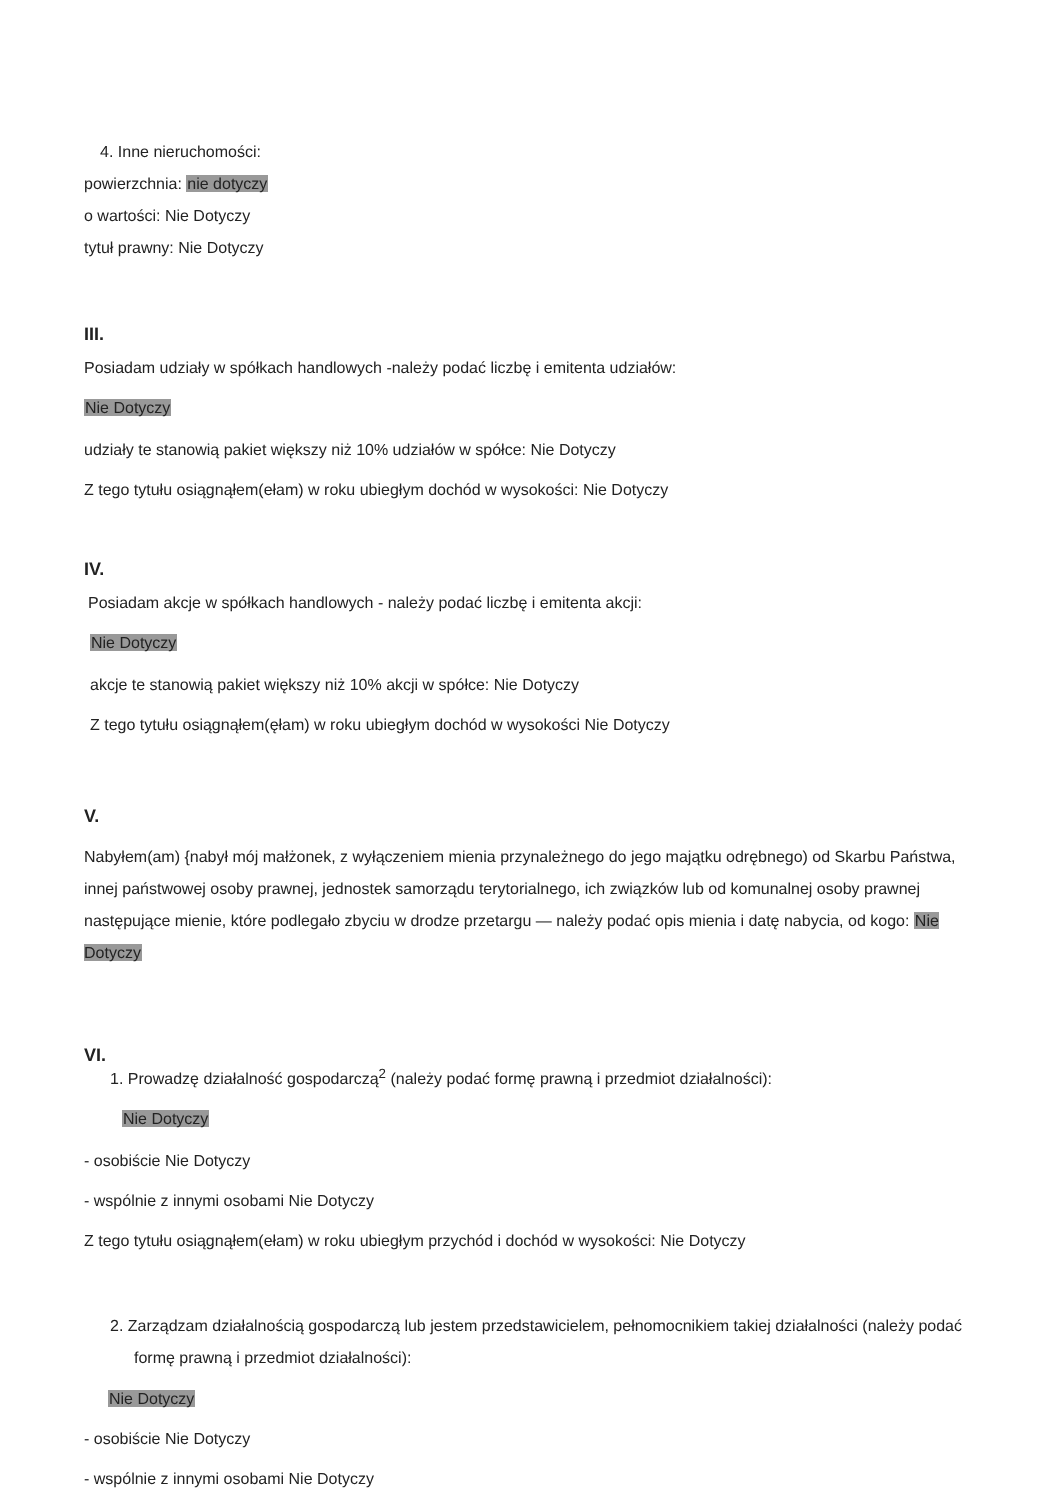4. Inne nieruchomości:
powierzchnia: nie dotyczy
o wartości: Nie Dotyczy
tytuł prawny: Nie Dotyczy
III.
Posiadam udziały w spółkach handlowych -należy podać liczbę i emitenta udziałów:
Nie Dotyczy
udziały te stanowią pakiet większy niż 10% udziałów w spółce: Nie Dotyczy
Z tego tytułu osiągnąłem(ełam) w roku ubiegłym dochód w wysokości: Nie Dotyczy
IV.
Posiadam akcje w spółkach handlowych - należy podać liczbę i emitenta akcji:
Nie Dotyczy
akcje te stanowią pakiet większy niż 10% akcji w spółce: Nie Dotyczy
Z tego tytułu osiągnąłem(ęłam) w roku ubiegłym dochód w wysokości Nie Dotyczy
V.
Nabyłem(am) {nabył mój małżonek, z wyłączeniem mienia przynależnego do jego majątku odrębnego) od Skarbu Państwa, innej państwowej osoby prawnej, jednostek samorządu terytorialnego, ich związków lub od komunalnej osoby prawnej następujące mienie, które podlegało zbyciu w drodze przetargu — należy podać opis mienia i datę nabycia, od kogo: Nie Dotyczy
VI.
1. Prowadzę działalność gospodarczą<sup>2</sup> (należy podać formę prawną i przedmiot działalności):
Nie Dotyczy
- osobiście Nie Dotyczy
- wspólnie z innymi osobami Nie Dotyczy
Z tego tytułu osiągnąłem(ełam) w roku ubiegłym przychód i dochód w wysokości: Nie Dotyczy
2. Zarządzam działalnością gospodarczą lub jestem przedstawicielem, pełnomocnikiem takiej działalności (należy podać formę prawną i przedmiot działalności):
Nie Dotyczy
- osobiście Nie Dotyczy
- wspólnie z innymi osobami Nie Dotyczy